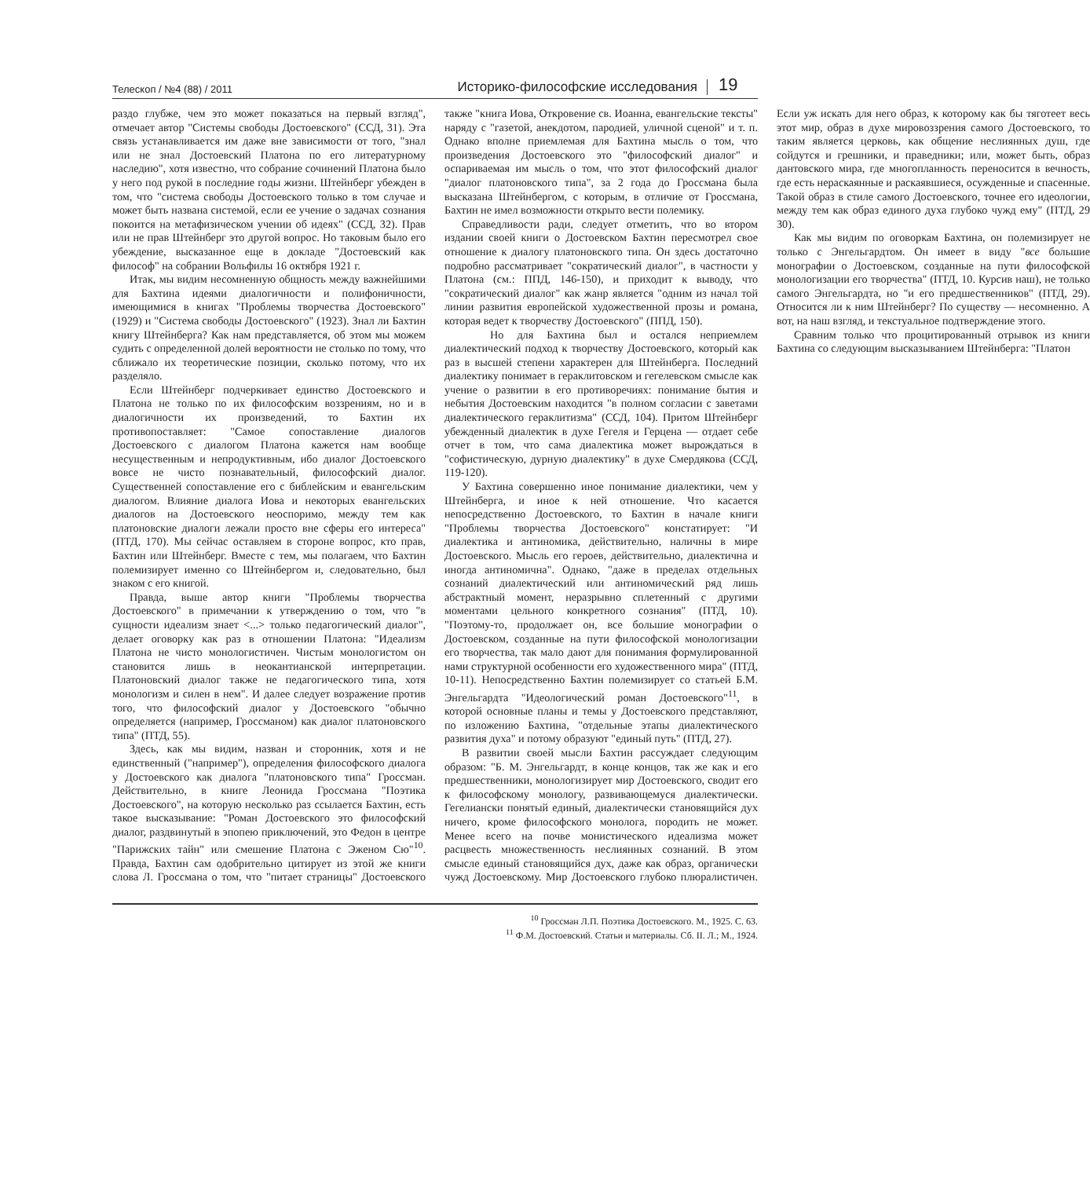Телескоп / №4 (88) / 2011 Историко-философские исследования 19
раздо глубже, чем это может показаться на первый взгляд", отмечает автор "Системы свободы Достоевского" (ССД, 31). Эта связь устанавливается им даже вне зависимости от того, "знал или не знал Достоевский Платона по его литературному наследию", хотя известно, что собрание сочинений Платона было у него под рукой в последние годы жизни. Штейнберг убежден в том, что "система свободы Достоевского только в том случае и может быть названа системой, если ее учение о задачах сознания покоится на метафизическом учении об идеях" (ССД, 32). Прав или не прав Штейнберг это другой вопрос. Но таковым было его убеждение, высказанное еще в докладе "Достоевский как философ" на собрании Вольфилы 16 октября 1921 г.
Итак, мы видим несомненную общность между важнейшими для Бахтина идеями диалогичности и полифоничности, имеющимися в книгах "Проблемы творчества Достоевского" (1929) и "Система свободы Достоевского" (1923). Знал ли Бахтин книгу Штейнберга? Как нам представляется, об этом мы можем судить с определенной долей вероятности не столько по тому, что сближало их теоретические позиции, сколько потому, что их разделяло.
Если Штейнберг подчеркивает единство Достоевского и Платона не только по их философским воззрениям, но и в диалогичности их произведений, то Бахтин их противопоставляет: "Самое сопоставление диалогов Достоевского с диалогом Платона кажется нам вообще несущественным и непродуктивным, ибо диалог Достоевского вовсе не чисто познавательный, философский диалог. Существенней сопоставление его с библейским и евангельским диалогом. Влияние диалога Иова и некоторых евангельских диалогов на Достоевского неоспоримо, между тем как платоновские диалоги лежали просто вне сферы его интереса" (ПТД, 170). Мы сейчас оставляем в стороне вопрос, кто прав, Бахтин или Штейнберг. Вместе с тем, мы полагаем, что Бахтин полемизирует именно со Штейнбергом и, следовательно, был знаком с его книгой.
Правда, выше автор книги "Проблемы творчества Достоевского" в примечании к утверждению о том, что "в сущности идеализм знает <...> только педагогический диалог", делает оговорку как раз в отношении Платона: "Идеализм Платона не чисто монологистичен. Чистым монологистом он становится лишь в неокантианской интерпретации. Платоновский диалог также не педагогического типа, хотя монологизм и силен в нем". И далее следует возражение против того, что философский диалог у Достоевского "обычно определяется (например, Гроссманом) как диалог платоновского типа" (ПТД, 55).
Здесь, как мы видим, назван и сторонник, хотя и не единственный ("например"), определения философского диалога у Достоевского как диалога "платоновского типа" Гроссман. Действительно, в книге Леонида Гроссмана "Поэтика Достоевского", на которую несколько раз ссылается Бахтин, есть такое высказывание: "Роман Достоевского это философский диалог, раздвинутый в эпопею приключений, это Федон в центре "Парижских тайн" или смешение Платона с Эженом Сю"<sup>10</sup>. Правда, Бахтин сам одобрительно цитирует из этой же книги слова Л. Гроссмана о том, что "питает страницы" Достоевского также "книга Иова, Откровение св. Иоанна, евангельские тексты" наряду с "газетой, анекдотом, пародией, уличной сценой" и т. п. Однако вполне приемлемая для Бахтина мысль о том, что произведения Достоевского это "философский диалог" и оспариваемая им мысль о том, что этот философский диалог "диалог платоновского типа", за 2 года до Гроссмана была высказана Штейнбергом, с которым, в отличие от Гроссмана, Бахтин не имел возможности открыто вести полемику.
Справедливости ради, следует отметить, что во втором издании своей книги о Достоевском Бахтин пересмотрел свое отношение к диалогу платоновского типа. Он здесь достаточно подробно рассматривает "сократический диалог", в частности у Платона (см.: ППД, 146-150), и приходит к выводу, что "сократический диалог" как жанр является "одним из начал той линии развития европейской художественной прозы и романа, которая ведет к творчеству Достоевского" (ППД, 150).
Но для Бахтина был и остался неприемлем диалектический подход к творчеству Достоевского, который как раз в высшей степени характерен для Штейнберга. Последний диалектику понимает в гераклитовском и гегелевском смысле как учение о развитии в его противоречиях: понимание бытия и небытия Достоевским находится "в полном согласии с заветами диалектического гераклитизма" (ССД, 104). Притом Штейнберг убежденный диалектик в духе Гегеля и Герцена — отдает себе отчет в том, что сама диалектика может вырождаться в "софистическую, дурную диалектику" в духе Смердякова (ССД, 119-120).
У Бахтина совершенно иное понимание диалектики, чем у Штейнберга, и иное к ней отношение. Что касается непосредственно Достоевского, то Бахтин в начале книги "Проблемы творчества Достоевского" констатирует: "И диалектика и антиномика, действительно, наличны в мире Достоевского. Мысль его героев, действительно, диалектична и иногда антиномична". Однако, "даже в пределах отдельных сознаний диалектический или антиномический ряд лишь абстрактный момент, неразрывно сплетенный с другими моментами цельного конкретного сознания" (ПТД, 10). "Поэтому-то, продолжает он, все большие монографии о Достоевском, созданные на пути философской монологизации его творчества, так мало дают для понимания формулированной нами структурной особенности его художественного мира" (ПТД, 10-11). Непосредственно Бахтин полемизирует со статьей Б.М. Энгельгардта "Идеологический роман Достоевского"<sup>11</sup>, в которой основные планы и темы у Достоевского представляют, по изложению Бахтина, "отдельные этапы диалектического развития духа" и потому образуют "единый путь" (ПТД, 27).
В развитии своей мысли Бахтин рассуждает следующим образом: "Б. М. Энгельгардт, в конце концов, так же как и его предшественники, монологизирует мир Достоевского, сводит его к философскому монологу, развивающемуся диалектически. Гегелиански понятый единый, диалектически становящийся дух ничего, кроме философского монолога, породить не может. Менее всего на почве монистического идеализма может расцвесть множественность неслиянных сознаний. В этом смысле единый становящийся дух, даже как образ, органически чужд Достоевскому. Мир Достоевского глубоко плюралистичен. Если уж искать для него образ, к которому как бы тяготеет весь этот мир, образ в духе мировоззрения самого Достоевского, то таким является церковь, как общение неслиянных душ, где сойдутся и грешники, и праведники; или, может быть, образ дантовского мира, где многопланность переносится в вечность, где есть нераскаянные и раскаявшиеся, осужденные и спасенные. Такой образ в стиле самого Достоевского, точнее его идеологии, между тем как образ единого духа глубоко чужд ему" (ПТД, 29 30).
Как мы видим по оговоркам Бахтина, он полемизирует не только с Энгельгардтом. Он имеет в виду "все большие монографии о Достоевском, созданные на пути философской монологизации его творчества" (ПТД, 10. Курсив наш), не только самого Энгельгардта, но "и его предшественников" (ПТД, 29). Относится ли к ним Штейнберг? По существу — несомненно. А вот, на наш взгляд, и текстуальное подтверждение этого.
Сравним только что процитированный отрывок из книги Бахтина со следующим высказыванием Штейнберга: "Платон
<sup>10</sup> Гроссман Л.П. Поэтика Достоевского. М., 1925. С. 63.
<sup>11</sup> Ф.М. Достоевский. Статьи и материалы. Сб. II. Л.; М., 1924.